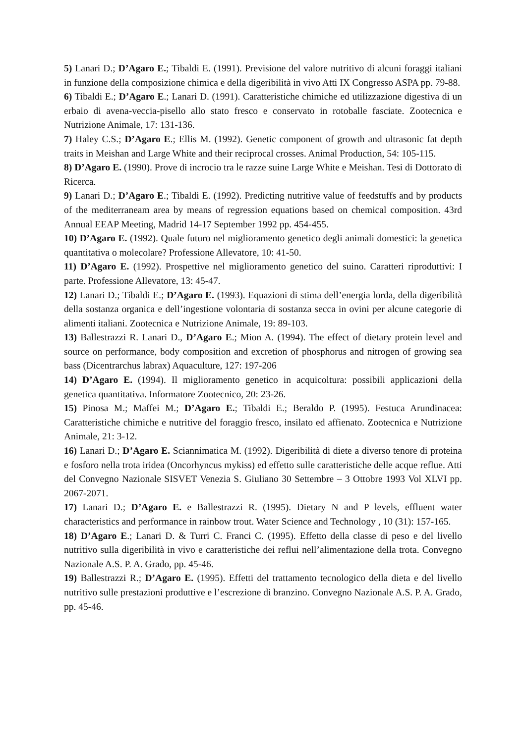5) Lanari D.; D’Agaro E.; Tibaldi E. (1991). Previsione del valore nutritivo di alcuni foraggi italiani in funzione della composizione chimica e della digeribilità in vivo Atti IX Congresso ASPA pp. 79-88.
6) Tibaldi E.; D’Agaro E.; Lanari D. (1991). Caratteristiche chimiche ed utilizzazione digestiva di un erbaio di avena-veccia-pisello allo stato fresco e conservato in rotoballe fasciate. Zootecnica e Nutrizione Animale, 17: 131-136.
7) Haley C.S.; D’Agaro E.; Ellis M. (1992). Genetic component of growth and ultrasonic fat depth traits in Meishan and Large White and their reciprocal crosses. Animal Production, 54: 105-115.
8) D’Agaro E. (1990). Prove di incrocio tra le razze suine Large White e Meishan. Tesi di Dottorato di Ricerca.
9) Lanari D.; D’Agaro E.; Tibaldi E. (1992). Predicting nutritive value of feedstuffs and by products of the mediterraneam area by means of regression equations based on chemical composition. 43rd Annual EEAP Meeting, Madrid 14-17 September 1992 pp. 454-455.
10) D’Agaro E. (1992). Quale futuro nel miglioramento genetico degli animali domestici: la genetica quantitativa o molecolare? Professione Allevatore, 10: 41-50.
11) D’Agaro E. (1992). Prospettive nel miglioramento genetico del suino. Caratteri riproduttivi: I parte. Professione Allevatore, 13: 45-47.
12) Lanari D.; Tibaldi E.; D’Agaro E. (1993). Equazioni di stima dell’energia lorda, della digeribilità della sostanza organica e dell’ingestione volontaria di sostanza secca in ovini per alcune categorie di alimenti italiani. Zootecnica e Nutrizione Animale, 19: 89-103.
13) Ballestrazzi R. Lanari D., D’Agaro E.; Mion A. (1994). The effect of dietary protein level and source on performance, body composition and excretion of phosphorus and nitrogen of growing sea bass (Dicentrarchus labrax) Aquaculture, 127: 197-206
14) D’Agaro E. (1994). Il miglioramento genetico in acquicoltura: possibili applicazioni della genetica quantitativa. Informatore Zootecnico, 20: 23-26.
15) Pinosa M.; Maffei M.; D’Agaro E.; Tibaldi E.; Beraldo P. (1995). Festuca Arundinacea: Caratteristiche chimiche e nutritive del foraggio fresco, insilato ed affienato. Zootecnica e Nutrizione Animale, 21: 3-12.
16) Lanari D.; D’Agaro E. Sciannimatica M. (1992). Digeribilità di diete a diverso tenore di proteina e fosforo nella trota iridea (Oncorhyncus mykiss) ed effetto sulle caratteristiche delle acque reflue. Atti del Convegno Nazionale SISVET Venezia S. Giuliano 30 Settembre – 3 Ottobre 1993 Vol XLVI pp. 2067-2071.
17) Lanari D.; D’Agaro E. e Ballestrazzi R. (1995). Dietary N and P levels, effluent water characteristics and performance in rainbow trout. Water Science and Technology , 10 (31): 157-165.
18) D’Agaro E.; Lanari D. & Turri C. Franci C. (1995). Effetto della classe di peso e del livello nutritivo sulla digeribilità in vivo e caratteristiche dei reflui nell’alimentazione della trota. Convegno Nazionale A.S. P. A. Grado, pp. 45-46.
19) Ballestrazzi R.; D’Agaro E. (1995). Effetti del trattamento tecnologico della dieta e del livello nutritivo sulle prestazioni produttive e l’escrezione di branzino. Convegno Nazionale A.S. P. A. Grado, pp. 45-46.